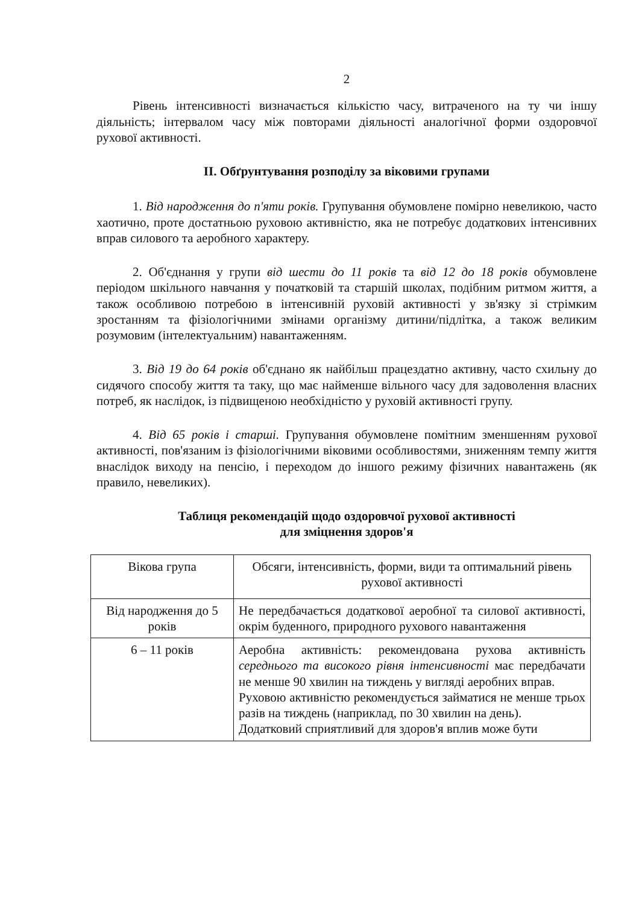2
Рівень інтенсивності визначається кількістю часу, витраченого на ту чи іншу діяльність; інтервалом часу між повторами діяльності аналогічної форми оздоровчої рухової активності.
ІІ. Обґрунтування розподілу за віковими групами
1. Від народження до п'яти років. Групування обумовлене помірно невеликою, часто хаотично, проте достатньою руховою активністю, яка не потребує додаткових інтенсивних вправ силового та аеробного характеру.
2. Об'єднання у групи від шести до 11 років та від 12 до 18 років обумовлене періодом шкільного навчання у початковій та старшій школах, подібним ритмом життя, а також особливою потребою в інтенсивній руховій активності у зв'язку зі стрімким зростанням та фізіологічними змінами організму дитини/підлітка, а також великим розумовим (інтелектуальним) навантаженням.
3. Від 19 до 64 років об'єднано як найбільш працездатно активну, часто схильну до сидячого способу життя та таку, що має найменше вільного часу для задоволення власних потреб, як наслідок, із підвищеною необхідністю у руховій активності групу.
4. Від 65 років і старші. Групування обумовлене помітним зменшенням рухової активності, пов'язаним із фізіологічними віковими особливостями, зниженням темпу життя внаслідок виходу на пенсію, і переходом до іншого режиму фізичних навантажень (як правило, невеликих).
Таблиця рекомендацій щодо оздоровчої рухової активності
для зміцнення здоров'я
| Вікова група | Обсяги, інтенсивність, форми, види та оптимальний рівень рухової активності |
| --- | --- |
| Від народження до 5 років | Не передбачається додаткової аеробної та силової активності, окрім буденного, природного рухового навантаження |
| 6 – 11 років | Аеробна активність: рекомендована рухова активність середнього та високого рівня інтенсивності має передбачати не менше 90 хвилин на тиждень у вигляді аеробних вправ. Руховою активністю рекомендується займатися не менше трьох разів на тиждень (наприклад, по 30 хвилин на день). Додатковий сприятливий для здоров'я вплив може бути |